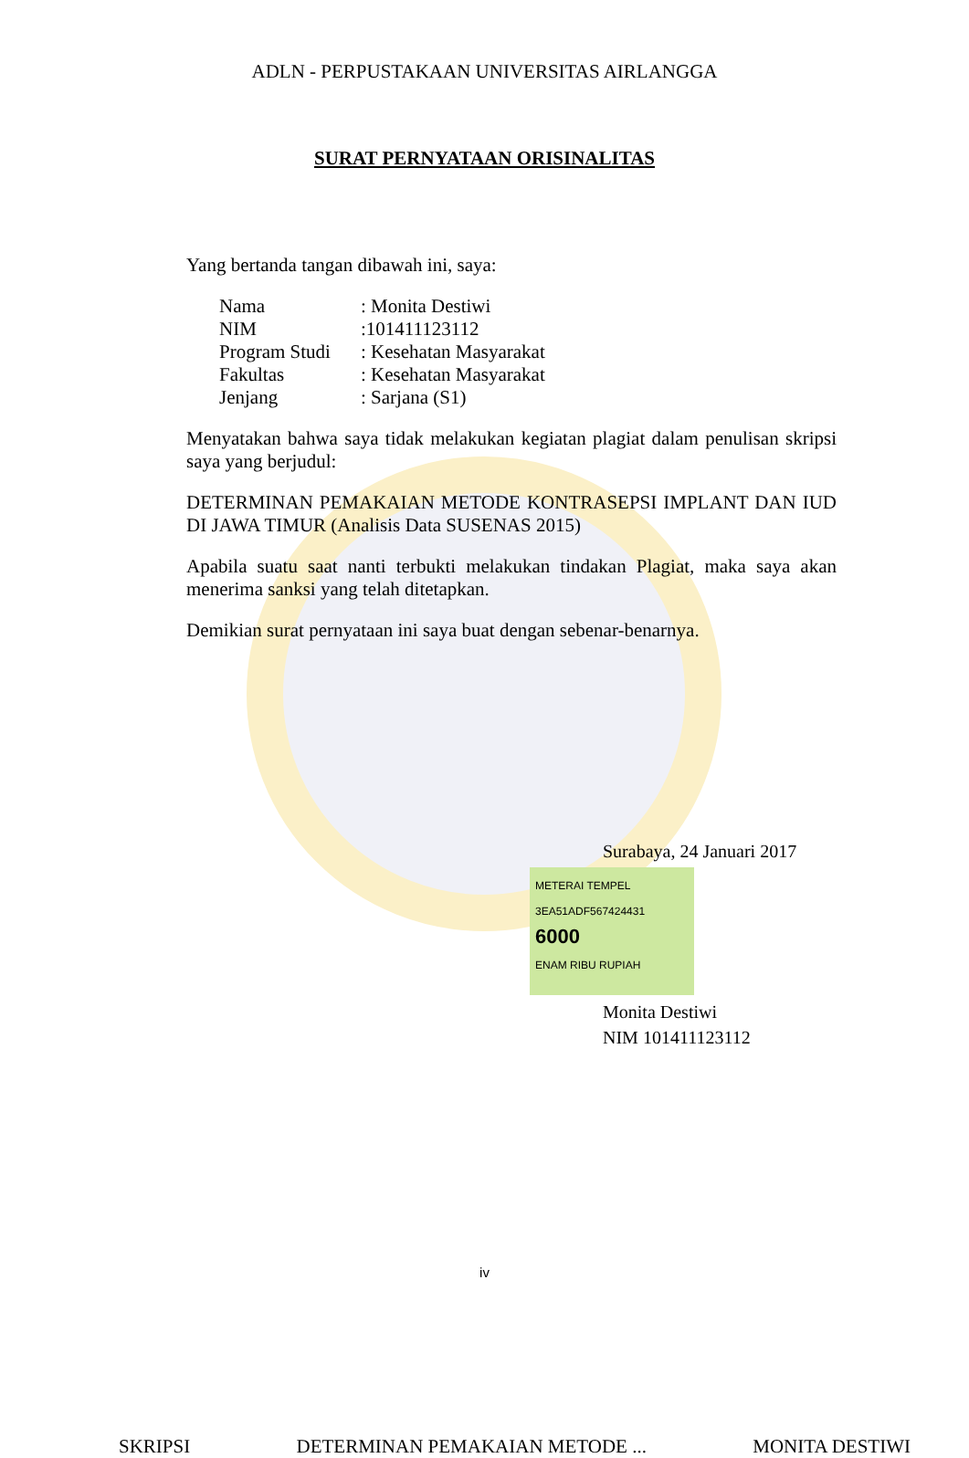ADLN - PERPUSTAKAAN UNIVERSITAS AIRLANGGA
SURAT PERNYATAAN ORISINALITAS
Yang bertanda tangan dibawah ini, saya:
| Nama | : Monita Destiwi |
| NIM | :101411123112 |
| Program Studi | : Kesehatan Masyarakat |
| Fakultas | : Kesehatan Masyarakat |
| Jenjang | : Sarjana (S1) |
Menyatakan bahwa saya tidak melakukan kegiatan plagiat dalam penulisan skripsi saya yang berjudul:
DETERMINAN PEMAKAIAN METODE KONTRASEPSI IMPLANT DAN IUD DI JAWA TIMUR (Analisis Data SUSENAS 2015)
Apabila suatu saat nanti terbukti melakukan tindakan Plagiat, maka saya akan menerima sanksi yang telah ditetapkan.
Demikian surat pernyataan ini saya buat dengan sebenar-benarnya.
Surabaya, 24 Januari 2017
METERAI TEMPEL
3EA51ADF567424431
6000
ENAM RIBU RUPIAH
Monita Destiwi
NIM 101411123112
iv
SKRIPSI DETERMINAN PEMAKAIAN METODE ... MONITA DESTIWI